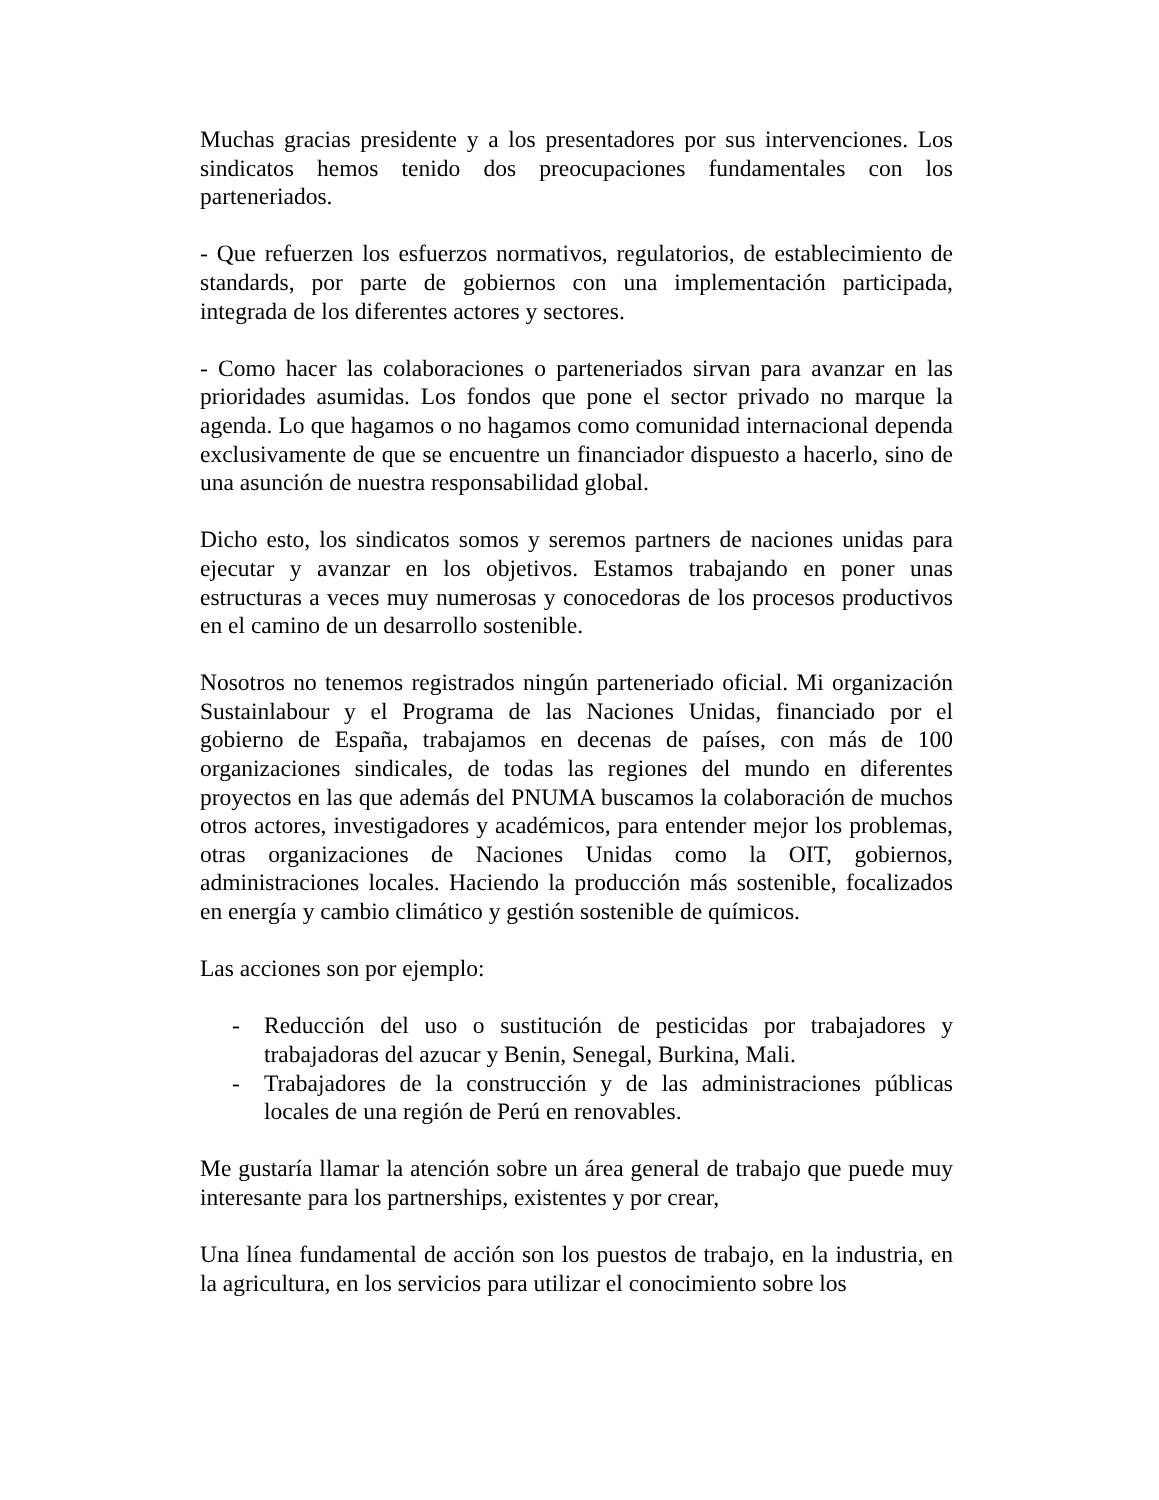Muchas gracias presidente y a los presentadores por sus intervenciones. Los sindicatos hemos tenido dos preocupaciones fundamentales con los parteneriados.
- Que refuerzen los esfuerzos normativos, regulatorios, de establecimiento de standards, por parte de gobiernos con una implementación participada, integrada de los diferentes actores y sectores.
- Como hacer las colaboraciones o parteneriados sirvan para avanzar en las prioridades asumidas. Los fondos que pone el sector privado no marque la agenda. Lo que hagamos o no hagamos como comunidad internacional dependa exclusivamente de que se encuentre un financiador dispuesto a hacerlo, sino de una asunción de nuestra responsabilidad global.
Dicho esto, los sindicatos somos y seremos partners de naciones unidas para ejecutar y avanzar en los objetivos. Estamos trabajando en poner unas estructuras a veces muy numerosas y conocedoras de los procesos productivos en el camino de un desarrollo sostenible.
Nosotros no tenemos registrados ningún parteneriado oficial. Mi organización Sustainlabour y el Programa de las Naciones Unidas, financiado por el gobierno de España, trabajamos en decenas de países, con más de 100 organizaciones sindicales, de todas las regiones del mundo en diferentes proyectos en las que además del PNUMA buscamos la colaboración de muchos otros actores, investigadores y académicos, para entender mejor los problemas, otras organizaciones de Naciones Unidas como la OIT, gobiernos, administraciones locales. Haciendo la producción más sostenible, focalizados en energía y cambio climático y gestión sostenible de químicos.
Las acciones son por ejemplo:
- Reducción del uso o sustitución de pesticidas por trabajadores y trabajadoras del azucar y Benin, Senegal, Burkina, Mali.
- Trabajadores de la construcción y de las administraciones públicas locales de una región de Perú en renovables.
Me gustaría llamar la atención sobre un área general de trabajo que puede muy interesante para los partnerships, existentes y por crear,
Una línea fundamental de acción son los puestos de trabajo, en la industria, en la agricultura, en los servicios para utilizar el conocimiento sobre los